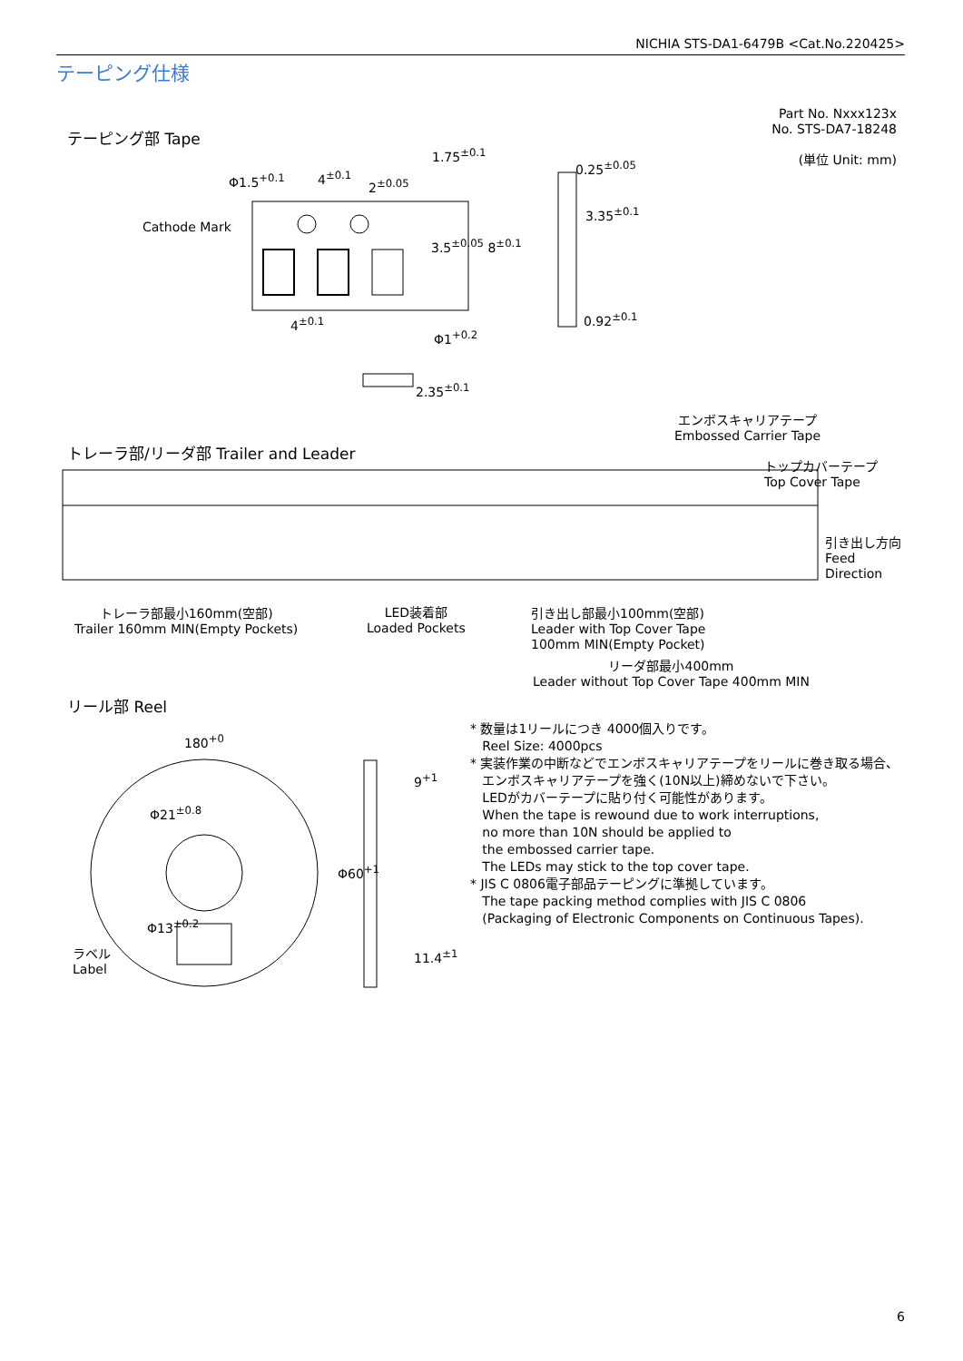NICHIA STS-DA1-6479B <Cat.No.220425>
テーピング仕様
Part No. Nxxx123x
No. STS-DA7-18248
(単位 Unit: mm)
テーピング部 Tape
Φ1.5<sup>+0.1</sup> 4<sup>±0.1</sup>
2<sup>±0.05</sup>
1.75<sup>±0.1</sup>
Cathode Mark
3.5<sup>±0.05</sup> 8<sup>±0.1</sup>
4<sup>±0.1</sup>
Φ1<sup>+0.2</sup>
0.25<sup>±0.05</sup>
3.35<sup>±0.1</sup>
0.92<sup>±0.1</sup>
2.35<sup>±0.1</sup>
エンボスキャリアテープ
Embossed Carrier Tape
トレーラ部/リーダ部 Trailer and Leader
トップカバーテープ
Top Cover Tape
引き出し方向
Feed
Direction
トレーラ部最小160mm(空部)
Trailer 160mm MIN(Empty Pockets)
LED装着部
Loaded Pockets
引き出し部最小100mm(空部)
Leader with Top Cover Tape
100mm MIN(Empty Pocket)
リーダ部最小400mm
Leader without Top Cover Tape 400mm MIN
リール部 Reel
180<sup>+0</sup>
Φ21<sup>±0.8</sup>
Φ13<sup>±0.2</sup>
ラベル
Label
Φ60<sup>+1</sup>
9<sup>+1</sup>
11.4<sup>±1</sup>
* 数量は1リールにつき 4000個入りです。
Reel Size: 4000pcs
* 実装作業の中断などでエンボスキャリアテープをリールに巻き取る場合、
エンボスキャリアテープを強く(10N以上)締めないで下さい。
LEDがカバーテープに貼り付く可能性があります。
When the tape is rewound due to work interruptions,
no more than 10N should be applied to
the embossed carrier tape.
The LEDs may stick to the top cover tape.
* JIS C 0806電子部品テーピングに準拠しています。
The tape packing method complies with JIS C 0806
(Packaging of Electronic Components on Continuous Tapes).
6